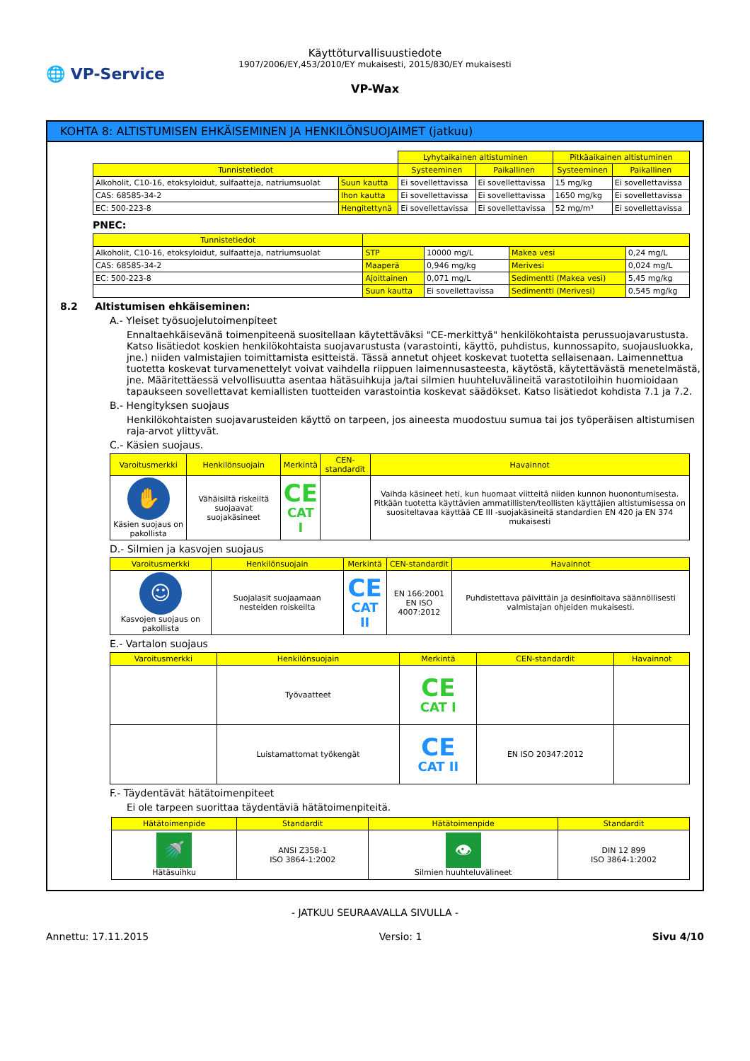🌐 VP-Service
Käyttöturvallisuustiedote
1907/2006/EY,453/2010/EY mukaisesti, 2015/830/EY mukaisesti
VP-Wax
KOHTA 8: ALTISTUMISEN EHKÄISEMINEN JA HENKILÖNSUOJAIMET (jatkuu)
| | | Lyhytaikainen altistuminen | | Pitkäaikainen altistuminen | |
| Tunnistetiedot | | Systeeminen | Paikallinen | Systeeminen | Paikallinen |
| Alkoholit, C10-16, etoksyloidut, sulfaatteja, natriumsuolat | Suun kautta | Ei sovellettavissa | Ei sovellettavissa | 15 mg/kg | Ei sovellettavissa |
| CAS: 68585-34-2 | Ihon kautta | Ei sovellettavissa | Ei sovellettavissa | 1650 mg/kg | Ei sovellettavissa |
| EC: 500-223-8 | Hengitettynä | Ei sovellettavissa | Ei sovellettavissa | 52 mg/m³ | Ei sovellettavissa |
PNEC:
| Tunnistetiedot | | | | |
| --- | --- | --- | --- | --- |
| Alkoholit, C10-16, etoksyloidut, sulfaatteja, natriumsuolat | STP | 10000 mg/L | Makea vesi | 0,24 mg/L |
| CAS: 68585-34-2 | Maaperä | 0,946 mg/kg | Merivesi | 0,024 mg/L |
| EC: 500-223-8 | Ajoittainen | 0,071 mg/L | Sedimentti (Makea vesi) | 5,45 mg/kg |
| | Suun kautta | Ei sovellettavissa | Sedimentti (Merivesi) | 0,545 mg/kg |
8.2 Altistumisen ehkäiseminen:
A.- Yleiset työsuojelutoimenpiteet
Ennaltaehkäisevänä toimenpiteenä suositellaan käytettäväksi "CE-merkittyä" henkilökohtaista perussuojavarustusta. Katso lisätiedot koskien henkilökohtaista suojavarustusta (varastointi, käyttö, puhdistus, kunnossapito, suojausluokka, jne.) niiden valmistajien toimittamista esitteistä. Tässä annetut ohjeet koskevat tuotetta sellaisenaan. Laimennettua tuotetta koskevat turvamenettelyt voivat vaihdella riippuen laimennusasteesta, käytöstä, käytettävästä menetelmästä, jne. Määritettäessä velvollisuutta asentaa hätäsuihkuja ja/tai silmien huuhteluvälineitä varastotiloihin huomioidaan tapaukseen sovellettavat kemiallisten tuotteiden varastointia koskevat säädökset. Katso lisätiedot kohdista 7.1 ja 7.2.
B.- Hengityksen suojaus
Henkilökohtaisten suojavarusteiden käyttö on tarpeen, jos aineesta muodostuu sumua tai jos työperäisen altistumisen raja-arvot ylittyvät.
C.- Käsien suojaus.
| Varoitusmerkki | Henkilönsuojain | Merkintä | CEN-standardit | Havainnot |
| --- | --- | --- | --- | --- |
| ✋ Käsien suojaus on pakollista | Vähäisiltä riskeiltä suojaavat suojakäsineet | CE CAT I | | Vaihda käsineet heti, kun huomaat viitteitä niiden kunnon huonontumisesta. Pitkään tuotetta käyttävien ammatillisten/teollisten käyttäjien altistumisessa on suositeltavaa käyttää CE III -suojakäsineitä standardien EN 420 ja EN 374 mukaisesti |
D.- Silmien ja kasvojen suojaus
| Varoitusmerkki | Henkilönsuojain | Merkintä | CEN-standardit | Havainnot |
| --- | --- | --- | --- | --- |
| ☺ Kasvojen suojaus on pakollista | Suojalasit suojaamaan nesteiden roiskeilta | CE CAT II | EN 166:2001 EN ISO 4007:2012 | Puhdistettava päivittäin ja desinfioitava säännöllisesti valmistajan ohjeiden mukaisesti. |
E.- Vartalon suojaus
| Varoitusmerkki | Henkilönsuojain | Merkintä | CEN-standardit | Havainnot |
| --- | --- | --- | --- | --- |
| | Työvaatteet | CE CAT I | | |
| | Luistamattomat työkengät | CE CAT II | EN ISO 20347:2012 | |
F.- Täydentävät hätätoimenpiteet
Ei ole tarpeen suorittaa täydentäviä hätätoimenpiteitä.
| Hätätoimenpide | Standardit | Hätätoimenpide | Standardit |
| --- | --- | --- | --- |
| 🚿 Hätäsuihku | ANSI Z358-1 ISO 3864-1:2002 | 👁 Silmien huuhteluvälineet | DIN 12 899 ISO 3864-1:2002 |
- JATKUU SEURAAVALLA SIVULLA -
Annettu: 17.11.2015 Versio: 1 Sivu 4/10